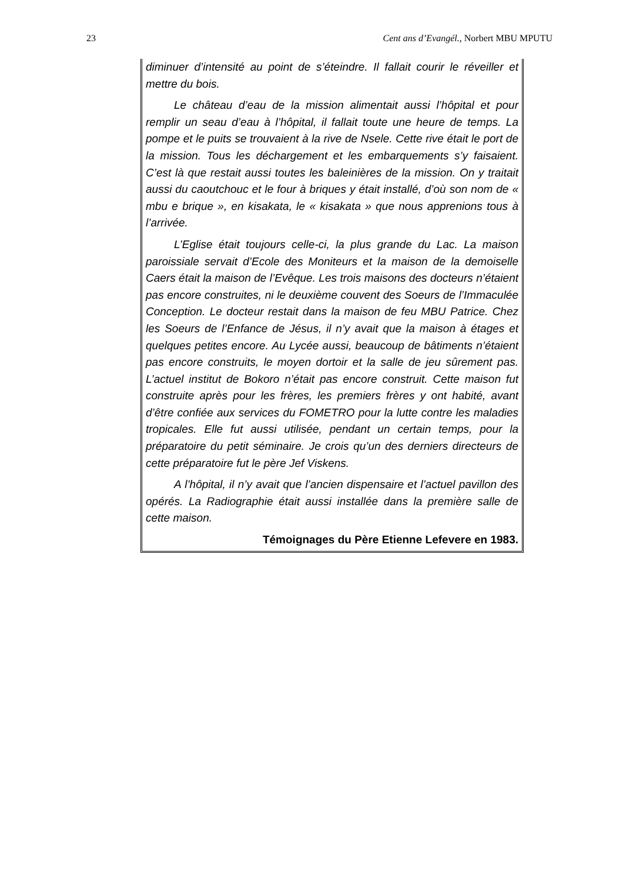23 Cent ans d’Evangél., Norbert MBU MPUTU
diminuer d’intensité au point de s’éteindre. Il fallait courir le réveiller et mettre du bois.
Le château d’eau de la mission alimentait aussi l’hôpital et pour remplir un seau d’eau à l’hôpital, il fallait toute une heure de temps. La pompe et le puits se trouvaient à la rive de Nsele. Cette rive était le port de la mission. Tous les déchargement et les embarquements s’y faisaient. C’est là que restait aussi toutes les baleinières de la mission. On y traitait aussi du caoutchouc et le four à briques y était installé, d’où son nom de « mbu e brique », en kisakata, le « kisakata » que nous apprenions tous à l’arrivée.
L’Eglise était toujours celle-ci, la plus grande du Lac. La maison paroissiale servait d’Ecole des Moniteurs et la maison de la demoiselle Caers était la maison de l’Evêque. Les trois maisons des docteurs n’étaient pas encore construites, ni le deuxième couvent des Soeurs de l’Immaculée Conception. Le docteur restait dans la maison de feu MBU Patrice. Chez les Soeurs de l’Enfance de Jésus, il n’y avait que la maison à étages et quelques petites encore. Au Lycée aussi, beaucoup de bâtiments n’étaient pas encore construits, le moyen dortoir et la salle de jeu sûrement pas. L’actuel institut de Bokoro n’était pas encore construit. Cette maison fut construite après pour les frères, les premiers frères y ont habité, avant d’être confiée aux services du FOMETRO pour la lutte contre les maladies tropicales. Elle fut aussi utilisée, pendant un certain temps, pour la préparatoire du petit séminaire. Je crois qu’un des derniers directeurs de cette préparatoire fut le père Jef Viskens.
A l’hôpital, il n’y avait que l’ancien dispensaire et l’actuel pavillon des opérés. La Radiographie était aussi installée dans la première salle de cette maison.
Témoignages du Père Etienne Lefevere en 1983.